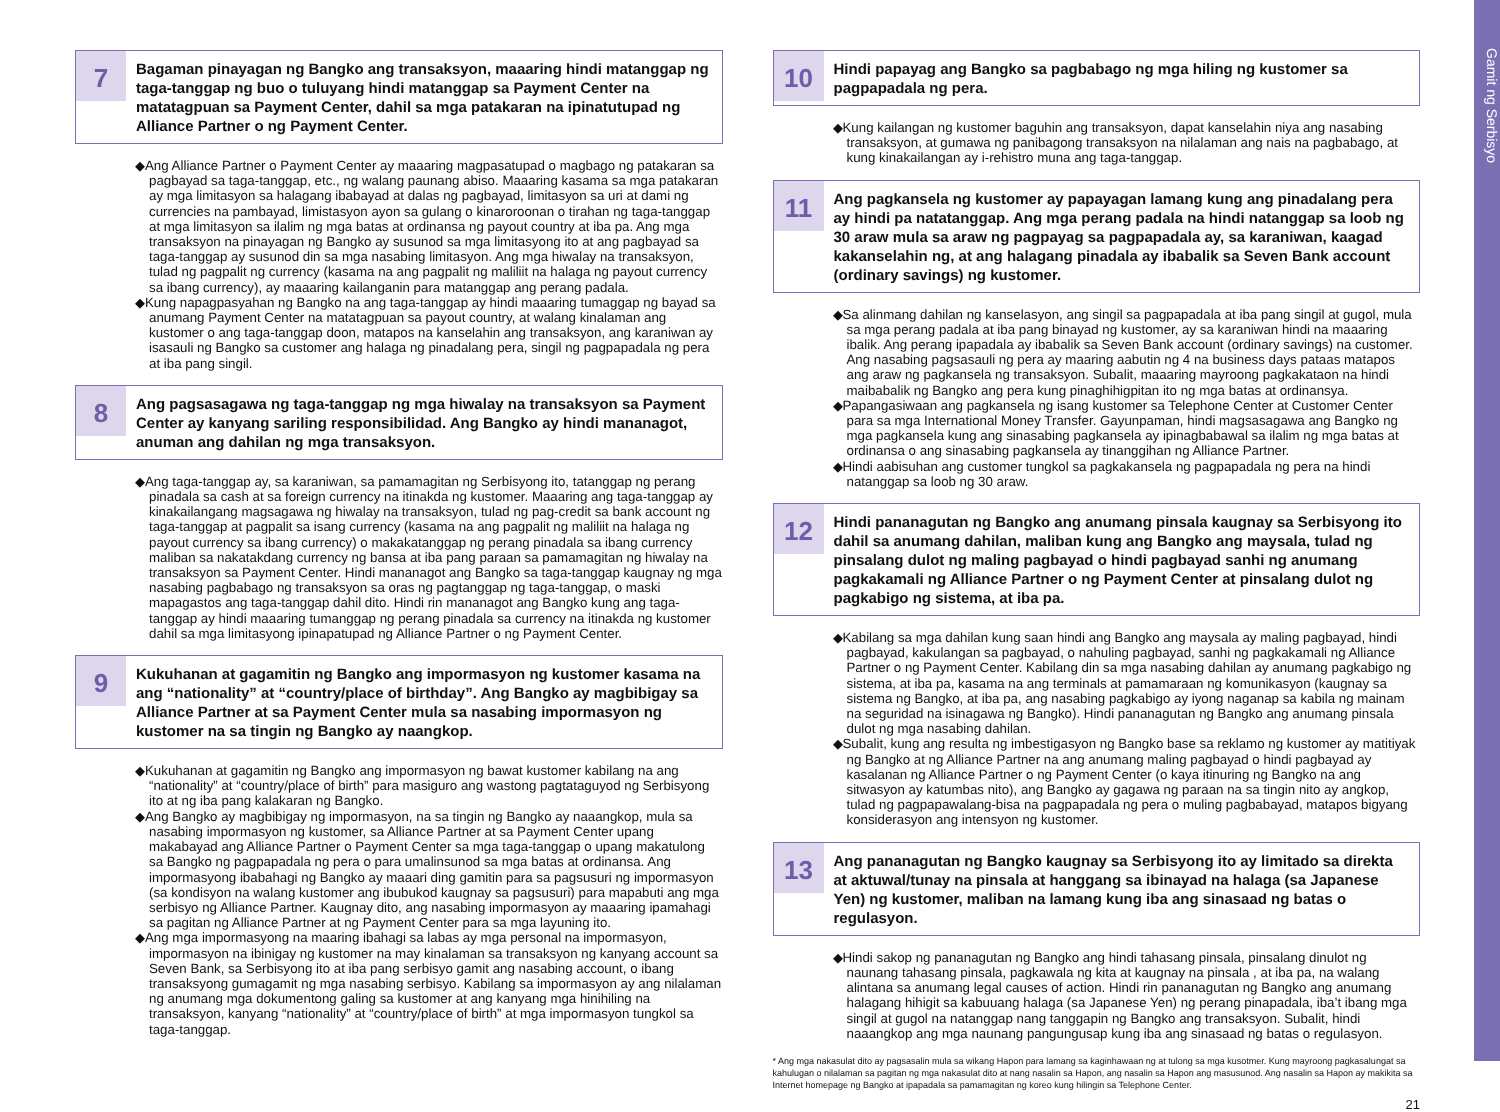7
Bagaman pinayagan ng Bangko ang transaksyon, maaaring hindi matanggap ng taga-tanggap ng buo o tuluyang hindi matanggap sa Payment Center na matatagpuan sa Payment Center, dahil sa mga patakaran na ipinatutupad ng Alliance Partner o ng Payment Center.
◆Ang Alliance Partner o Payment Center ay maaaring magpasatupad o magbago ng patakaran sa pagbayad sa taga-tanggap, etc., ng walang paunang abiso. Maaaring kasama sa mga patakaran ay mga limitasyon sa halagang ibabayad at dalas ng pagbayad, limitasyon sa uri at dami ng currencies na pambayad, limistasyon ayon sa gulang o kinaroroonan o tirahan ng taga-tanggap at mga limitasyon sa ilalim ng mga batas at ordinansa ng payout country at iba pa. Ang mga transaksyon na pinayagan ng Bangko ay susunod sa mga limitasyong ito at ang pagbayad sa taga-tanggap ay susunod din sa mga nasabing limitasyon. Ang mga hiwalay na transaksyon, tulad ng pagpalit ng currency (kasama na ang pagpalit ng maliliit na halaga ng payout currency sa ibang currency), ay maaaring kailanganin para matanggap ang perang padala.
◆Kung napagpasyahan ng Bangko na ang taga-tanggap ay hindi maaaring tumaggap ng bayad sa anumang Payment Center na matatagpuan sa payout country, at walang kinalaman ang kustomer o ang taga-tanggap doon, matapos na kanselahin ang transaksyon, ang karaniwan ay isasauli ng Bangko sa customer ang halaga ng pinadalang pera, singil ng pagpapadala ng pera at iba pang singil.
8
Ang pagsasagawa ng taga-tanggap ng mga hiwalay na transaksyon sa Payment Center ay kanyang sariling responsibilidad. Ang Bangko ay hindi mananagot, anuman ang dahilan ng mga transaksyon.
◆Ang taga-tanggap ay, sa karaniwan, sa pamamagitan ng Serbisyong ito, tatanggap ng perang pinadala sa cash at sa foreign currency na itinakda ng kustomer. Maaaring ang taga-tanggap ay kinakailangang magsagawa ng hiwalay na transaksyon, tulad ng pag-credit sa bank account ng taga-tanggap at pagpalit sa isang currency (kasama na ang pagpalit ng maliliit na halaga ng payout currency sa ibang currency) o makakatanggap ng perang pinadala sa ibang currency maliban sa nakatakdang currency ng bansa at iba pang paraan sa pamamagitan ng hiwalay na transaksyon sa Payment Center. Hindi mananagot ang Bangko sa taga-tanggap kaugnay ng mga nasabing pagbabago ng transaksyon sa oras ng pagtanggap ng taga-tanggap, o maski mapagastos ang taga-tanggap dahil dito. Hindi rin mananagot ang Bangko kung ang taga-tanggap ay hindi maaaring tumanggap ng perang pinadala sa currency na itinakda ng kustomer dahil sa mga limitasyong ipinapatupad ng Alliance Partner o ng Payment Center.
9
Kukuhanan at gagamitin ng Bangko ang impormasyon ng kustomer kasama na ang “nationality” at “country/place of birthday”. Ang Bangko ay magbibigay sa Alliance Partner at sa Payment Center mula sa nasabing impormasyon ng kustomer na sa tingin ng Bangko ay naangkop.
◆Kukuhanan at gagamitin ng Bangko ang impormasyon ng bawat kustomer kabilang na ang “nationality” at “country/place of birth” para masiguro ang wastong pagtataguyod ng Serbisyong ito at ng iba pang kalakaran ng Bangko.
◆Ang Bangko ay magbibigay ng impormasyon, na sa tingin ng Bangko ay naaangkop, mula sa nasabing impormasyon ng kustomer, sa Alliance Partner at sa Payment Center upang makabayad ang Alliance Partner o Payment Center sa mga taga-tanggap o upang makatulong sa Bangko ng pagpapadala ng pera o para umalinsunod sa mga batas at ordinansa. Ang impormasyong ibabahagi ng Bangko ay maaari ding gamitin para sa pagsusuri ng impormasyon (sa kondisyon na walang kustomer ang ibubukod kaugnay sa pagsusuri) para mapabuti ang mga serbisyo ng Alliance Partner. Kaugnay dito, ang nasabing impormasyon ay maaaring ipamahagi sa pagitan ng Alliance Partner at ng Payment Center para sa mga layuning ito.
◆Ang mga impormasyong na maaring ibahagi sa labas ay mga personal na impormasyon, impormasyon na ibinigay ng kustomer na may kinalaman sa transaksyon ng kanyang account sa Seven Bank, sa Serbisyong ito at iba pang serbisyo gamit ang nasabing account, o ibang transaksyong gumagamit ng mga nasabing serbisyo. Kabilang sa impormasyon ay ang nilalaman ng anumang mga dokumentong galing sa kustomer at ang kanyang mga hinihiling na transaksyon, kanyang “nationality” at “country/place of birth” at mga impormasyon tungkol sa taga-tanggap.
10
Hindi papayag ang Bangko sa pagbabago ng mga hiling ng kustomer sa pagpapadala ng pera.
◆Kung kailangan ng kustomer baguhin ang transaksyon, dapat kanselahin niya ang nasabing transaksyon, at gumawa ng panibagong transaksyon na nilalaman ang nais na pagbabago, at kung kinakailangan ay i-rehistro muna ang taga-tanggap.
11
Ang pagkansela ng kustomer ay papayagan lamang kung ang pinadalang pera ay hindi pa natatanggap. Ang mga perang padala na hindi natanggap sa loob ng 30 araw mula sa araw ng pagpayag sa pagpapadala ay, sa karaniwan, kaagad kakanselahin ng, at ang halagang pinadala ay ibabalik sa Seven Bank account (ordinary savings) ng kustomer.
◆Sa alinmang dahilan ng kanselasyon, ang singil sa pagpapadala at iba pang singil at gugol, mula sa mga perang padala at iba pang binayad ng kustomer, ay sa karaniwan hindi na maaaring ibalik. Ang perang ipapadala ay ibabalik sa Seven Bank account (ordinary savings) na customer. Ang nasabing pagsasauli ng pera ay maaring aabutin ng 4 na business days pataas matapos ang araw ng pagkansela ng transaksyon. Subalit, maaaring mayroong pagkakataon na hindi maibabalik ng Bangko ang pera kung pinaghihigpitan ito ng mga batas at ordinansya.
◆Papangasiwaan ang pagkansela ng isang kustomer sa Telephone Center at Customer Center para sa mga International Money Transfer. Gayunpaman, hindi magsasagawa ang Bangko ng mga pagkansela kung ang sinasabing pagkansela ay ipinagbabawal sa ilalim ng mga batas at ordinansa o ang sinasabing pagkansela ay tinanggihan ng Alliance Partner.
◆Hindi aabisuhan ang customer tungkol sa pagkakansela ng pagpapadala ng pera na hindi natanggap sa loob ng 30 araw.
12
Hindi pananagutan ng Bangko ang anumang pinsala kaugnay sa Serbisyong ito dahil sa anumang dahilan, maliban kung ang Bangko ang maysala, tulad ng pinsalang dulot ng maling pagbayad o hindi pagbayad sanhi ng anumang pagkakamali ng Alliance Partner o ng Payment Center at pinsalang dulot ng pagkabigo ng sistema, at iba pa.
◆Kabilang sa mga dahilan kung saan hindi ang Bangko ang maysala ay maling pagbayad, hindi pagbayad, kakulangan sa pagbayad, o nahuling pagbayad, sanhi ng pagkakamali ng Alliance Partner o ng Payment Center. Kabilang din sa mga nasabing dahilan ay anumang pagkabigo ng sistema, at iba pa, kasama na ang terminals at pamamaraan ng komunikasyon (kaugnay sa sistema ng Bangko, at iba pa, ang nasabing pagkabigo ay iyong naganap sa kabila ng mainam na seguridad na isinagawa ng Bangko). Hindi pananagutan ng Bangko ang anumang pinsala dulot ng mga nasabing dahilan.
◆Subalit, kung ang resulta ng imbestigasyon ng Bangko base sa reklamo ng kustomer ay matitiyak ng Bangko at ng Alliance Partner na ang anumang maling pagbayad o hindi pagbayad ay kasalanan ng Alliance Partner o ng Payment Center (o kaya itinuring ng Bangko na ang sitwasyon ay katumbas nito), ang Bangko ay gagawa ng paraan na sa tingin nito ay angkop, tulad ng pagpapawalang-bisa na pagpapadala ng pera o muling pagbabayad, matapos bigyang konsiderasyon ang intensyon ng kustomer.
13
Ang pananagutan ng Bangko kaugnay sa Serbisyong ito ay limitado sa direkta at aktuwal/tunay na pinsala at hanggang sa ibinayad na halaga (sa Japanese Yen) ng kustomer, maliban na lamang kung iba ang sinasaad ng batas o regulasyon.
◆Hindi sakop ng pananagutan ng Bangko ang hindi tahasang pinsala, pinsalang dinulot ng naunang tahasang pinsala, pagkawala ng kita at kaugnay na pinsala , at iba pa, na walang alintana sa anumang legal causes of action. Hindi rin pananagutan ng Bangko ang anumang halagang hihigit sa kabuuang halaga (sa Japanese Yen) ng perang pinapadala, iba’t ibang mga singil at gugol na natanggap nang tanggapin ng Bangko ang transaksyon. Subalit, hindi naaangkop ang mga naunang pangungusap kung iba ang sinasaad ng batas o regulasyon.
* Ang mga nakasulat dito ay pagsasalin mula sa wikang Hapon para lamang sa kaginhawaan ng at tulong sa mga kusotmer. Kung mayroong pagkasalungat sa kahulugan o nilalaman sa pagitan ng mga nakasulat dito at nang nasalin sa Hapon, ang nasalin sa Hapon ang masusunod. Ang nasalin sa Hapon ay makikita sa Internet homepage ng Bangko at ipapadala sa pamamagitan ng koreo kung hilingin sa Telephone Center.
21
Gamit ng Serbisyo